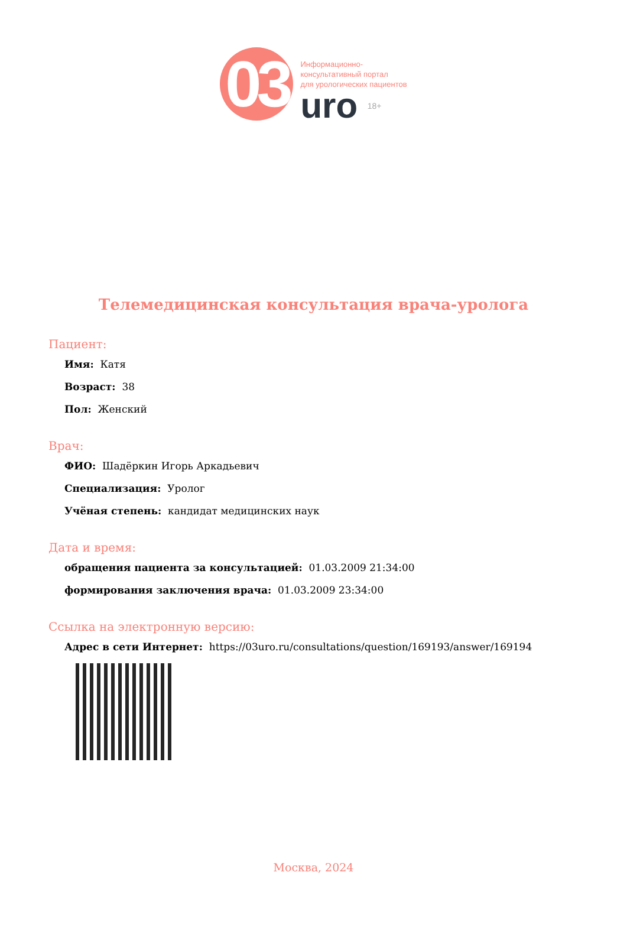03
Информационно-
консультативный портал
для урологических пациентов
uro 18+
Телемедицинская консультация врача-уролога
Пациент:
Имя: Катя
Возраст: 38
Пол: Женский
Врач:
ФИО: Шадёркин Игорь Аркадьевич
Специализация: Уролог
Учёная степень: кандидат медицинских наук
Дата и время:
обращения пациента за консультацией: 01.03.2009 21:34:00
формирования заключения врача: 01.03.2009 23:34:00
Ссылка на электронную версию:
Адрес в сети Интернет: https://03uro.ru/consultations/question/169193/answer/169194
Москва, 2024